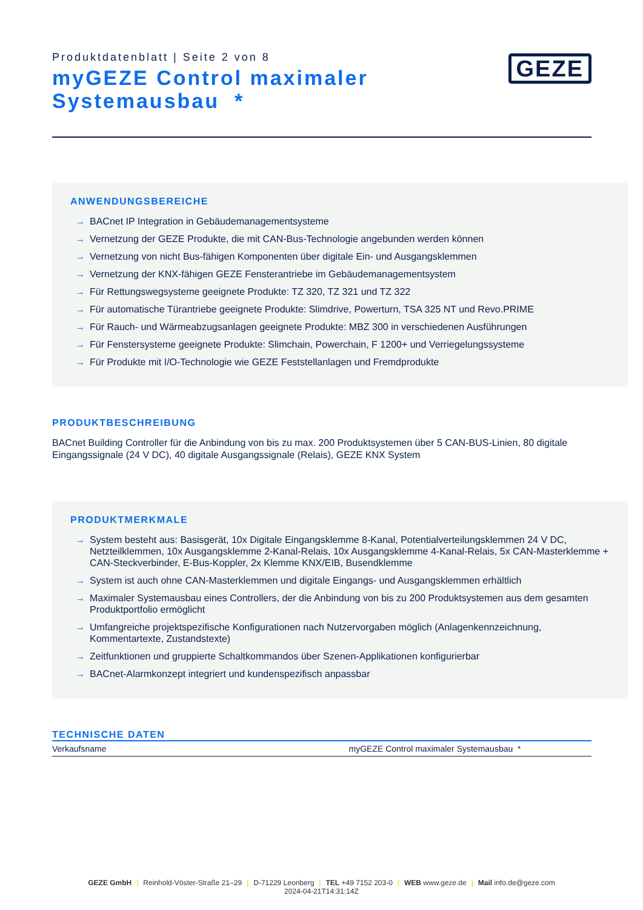Produktdatenblatt | Seite 2 von 8
myGEZE Control maximaler
Systemausbau *
GEZE
ANWENDUNGSBEREICHE
→ BACnet IP Integration in Gebäudemanagementsysteme
→ Vernetzung der GEZE Produkte, die mit CAN-Bus-Technologie angebunden werden können
→ Vernetzung von nicht Bus-fähigen Komponenten über digitale Ein- und Ausgangsklemmen
→ Vernetzung der KNX-fähigen GEZE Fensterantriebe im Gebäudemanagementsystem
→ Für Rettungswegsysteme geeignete Produkte: TZ 320, TZ 321 und TZ 322
→ Für automatische Türantriebe geeignete Produkte: Slimdrive, Powerturn, TSA 325 NT und Revo.PRIME
→ Für Rauch- und Wärmeabzugsanlagen geeignete Produkte: MBZ 300 in verschiedenen Ausführungen
→ Für Fenstersysteme geeignete Produkte: Slimchain, Powerchain, F 1200+ und Verriegelungssysteme
→ Für Produkte mit I/O-Technologie wie GEZE Feststellanlagen und Fremdprodukte
PRODUKTBESCHREIBUNG
BACnet Building Controller für die Anbindung von bis zu max. 200 Produktsystemen über 5 CAN-BUS-Linien, 80 digitale Eingangssignale (24 V DC), 40 digitale Ausgangssignale (Relais), GEZE KNX System
PRODUKTMERKMALE
→ System besteht aus: Basisgerät, 10x Digitale Eingangsklemme 8-Kanal, Potentialverteilungsklemmen 24 V DC, Netzteilklemmen, 10x Ausgangsklemme 2-Kanal-Relais, 10x Ausgangsklemme 4-Kanal-Relais, 5x CAN-Masterklemme + CAN-Steckverbinder, E-Bus-Koppler, 2x Klemme KNX/EIB, Busendklemme
→ System ist auch ohne CAN-Masterklemmen und digitale Eingangs- und Ausgangsklemmen erhältlich
→ Maximaler Systemausbau eines Controllers, der die Anbindung von bis zu 200 Produktsystemen aus dem gesamten Produktportfolio ermöglicht
→ Umfangreiche projektspezifische Konfigurationen nach Nutzervorgaben möglich (Anlagenkennzeichnung, Kommentartexte, Zustandstexte)
→ Zeitfunktionen und gruppierte Schaltkommandos über Szenen-Applikationen konfigurierbar
→ BACnet-Alarmkonzept integriert und kundenspezifisch anpassbar
TECHNISCHE DATEN
| Verkaufsname | myGEZE Control maximaler Systemausbau * |
GEZE GmbH | Reinhold-Vöster-Straße 21–29 | D-71229 Leonberg | TEL +49 7152 203-0 | WEB www.geze.de | Mail info.de@geze.com
2024-04-21T14:31:14Z